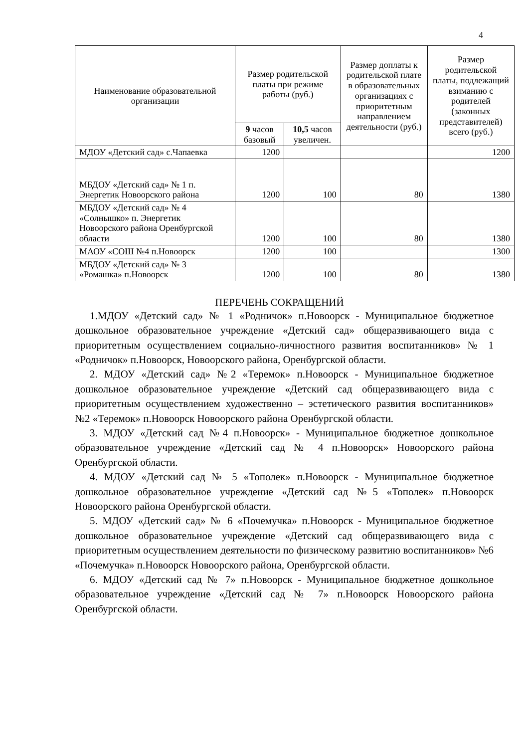4
| Наименование образовательной организации | Размер родительской платы при режиме работы (руб.) | | Размер доплаты к родительской плате в образовательных организациях с приоритетным направлением деятельности (руб.) | Размер родительской платы, подлежащий взиманию с родителей (законных представителей) всего (руб.) |
| --- | --- | --- | --- | --- |
| | 9 часов базовый | 10,5 часов увеличен. | | |
| МДОУ «Детский сад» с.Чапаевка | 1200 | | | 1200 |
| МБДОУ «Детский сад» № 1 п. Энергетик Новоорского района | 1200 | 100 | 80 | 1380 |
| МБДОУ «Детский сад» № 4 «Солнышко» п. Энергетик Новоорского района Оренбургской области | 1200 | 100 | 80 | 1380 |
| МАОУ «СОШ №4 п.Новоорск | 1200 | 100 | | 1300 |
| МБДОУ «Детский сад» № 3 «Ромашка» п.Новоорск | 1200 | 100 | 80 | 1380 |
ПЕРЕЧЕНЬ СОКРАЩЕНИЙ
1.МДОУ «Детский сад» № 1 «Родничок» п.Новоорск - Муниципальное бюджетное дошкольное образовательное учреждение «Детский сад» общеразвивающего вида с приоритетным осуществлением социально-личностного развития воспитанников» № 1 «Родничок» п.Новоорск, Новоорского района, Оренбургской области.
2. МДОУ «Детский сад» №2 «Теремок» п.Новоорск - Муниципальное бюджетное дошкольное образовательное учреждение «Детский сад общеразвивающего вида с приоритетным осуществлением художественно – эстетического развития воспитанников» №2 «Теремок» п.Новоорск Новоорского района Оренбургской области.
3. МДОУ «Детский сад №4 п.Новоорск» - Муниципальное бюджетное дошкольное образовательное учреждение «Детский сад № 4 п.Новоорск» Новоорского района Оренбургской области.
4. МДОУ «Детский сад № 5 «Тополек» п.Новоорск - Муниципальное бюджетное дошкольное образовательное учреждение «Детский сад №5 «Тополек» п.Новоорск Новоорского района Оренбургской области.
5. МДОУ «Детский сад» № 6 «Почемучка» п.Новоорск - Муниципальное бюджетное дошкольное образовательное учреждение «Детский сад общеразвивающего вида с приоритетным осуществлением деятельности по физическому развитию воспитанников» №6 «Почемучка» п.Новоорск Новоорского района, Оренбургской области.
6. МДОУ «Детский сад № 7» п.Новоорск - Муниципальное бюджетное дошкольное образовательное учреждение «Детский сад № 7» п.Новоорск Новоорского района Оренбургской области.